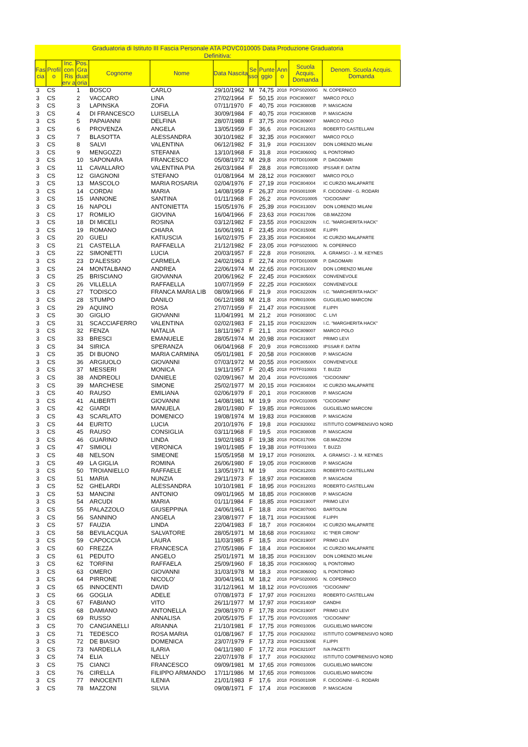Graduatoria di Istituto III Fascia Personale ATA POVC010005 Data Produzione Graduatoria
Definitiva:
| Fas cia | Profil o | Inc. con Ris erv a | Pos. Gra duat oria | Cognome | Nome | Data Nascita | Se sso | Punte ggio | Ann o | Scuola Acquis. Domanda | Denom. Scuola Acquis. Domanda |
| --- | --- | --- | --- | --- | --- | --- | --- | --- | --- | --- | --- |
| 3 | CS | | 1 | BOSCO | CARLO | 29/10/1962 | M | 74,75 | 2018 | POPS02000G | N. COPERNICO |
| 3 | CS | | 2 | VACCARO | LINA | 27/02/1964 | F | 50,15 | 2018 | POIC809007 | MARCO POLO |
| 3 | CS | | 3 | LAPINSKA | ZOFIA | 07/11/1970 | F | 40,75 | 2018 | POIC80800B | P. MASCAGNI |
| 3 | CS | | 4 | DI FRANCESCO | LUISELLA | 30/09/1984 | F | 40,75 | 2018 | POIC80800B | P. MASCAGNI |
| 3 | CS | | 5 | PAPAIANNI | DELFINA | 28/07/1988 | F | 37,75 | 2018 | POIC809007 | MARCO POLO |
| 3 | CS | | 6 | PROVENZA | ANGELA | 13/05/1959 | F | 36,6 | 2018 | POIC812003 | ROBERTO CASTELLANI |
| 3 | CS | | 7 | BLASOTTA | ALESSANDRA | 30/10/1982 | F | 32,35 | 2018 | POIC809007 | MARCO POLO |
| 3 | CS | | 8 | SALVI | VALENTINA | 06/12/1982 | F | 31,9 | 2018 | POIC81300V | DON LORENZO MILANI |
| 3 | CS | | 9 | MENGOZZI | STEFANIA | 13/10/1968 | F | 31,8 | 2018 | POIC80600Q | IL PONTORMO |
| 3 | CS | | 10 | SAPONARA | FRANCESCO | 05/08/1972 | M | 29,8 | 2018 | POTD01000R | P. DAGOMARI |
| 3 | CS | | 11 | CAVALLARO | VALENTINA PIA | 26/03/1984 | F | 28,8 | 2018 | PORC01000D | IPSSAR F. DATINI |
| 3 | CS | | 12 | GIAGNONI | STEFANO | 01/08/1964 | M | 28,12 | 2018 | POIC809007 | MARCO POLO |
| 3 | CS | | 13 | MASCOLO | MARIA ROSARIA | 02/04/1976 | F | 27,19 | 2018 | POIC804004 | IC CURZIO MALAPARTE |
| 3 | CS | | 14 | CORDAI | MARIA | 14/08/1959 | F | 26,37 | 2018 | POIS00100R | F. CICOGNINI - G. RODARI |
| 3 | CS | | 15 | IANNONE | SANTINA | 01/11/1968 | F | 26,2 | 2018 | POVC010005 | "CICOGNINI" |
| 3 | CS | | 16 | NAPOLI | ANTONIETTA | 15/05/1976 | F | 25,39 | 2018 | POIC81300V | DON LORENZO MILANI |
| 3 | CS | | 17 | ROMILIO | GIOVINA | 16/04/1966 | F | 23,63 | 2018 | POIC817006 | GB.MAZZONI |
| 3 | CS | | 18 | DI MICELI | ROSINA | 03/12/1982 | F | 23,55 | 2018 | POIC82200N | I.C. "MARGHERITA HACK" |
| 3 | CS | | 19 | ROMANO | CHIARA | 16/06/1991 | F | 23,45 | 2018 | POIC81500E | F.LIPPI |
| 3 | CS | | 20 | GUELI | KATIUSCIA | 16/02/1975 | F | 23,35 | 2018 | POIC804004 | IC CURZIO MALAPARTE |
| 3 | CS | | 21 | CASTELLA | RAFFAELLA | 21/12/1982 | F | 23,05 | 2018 | POPS02000G | N. COPERNICO |
| 3 | CS | | 22 | SIMONETTI | LUCIA | 20/03/1957 | F | 22,8 | 2018 | POIS00200L | A. GRAMSCI - J. M. KEYNES |
| 3 | CS | | 23 | D'ALESSIO | CARMELA | 24/02/1963 | F | 22,74 | 2018 | POTD01000R | P. DAGOMARI |
| 3 | CS | | 24 | MONTALBANO | ANDREA | 22/06/1974 | M | 22,65 | 2018 | POIC81300V | DON LORENZO MILANI |
| 3 | CS | | 25 | BRISCIANO | GIOVANNA | 20/06/1962 | F | 22,45 | 2018 | POIC80500X | CONVENEVOLE |
| 3 | CS | | 26 | VILLELLA | RAFFAELLA | 10/07/1959 | F | 22,25 | 2018 | POIC80500X | CONVENEVOLE |
| 3 | CS | | 27 | TODISCO | FRANCA MARIA LIB | 08/09/1966 | F | 21,9 | 2018 | POIC82200N | I.C. "MARGHERITA HACK" |
| 3 | CS | | 28 | STUMPO | DANILO | 06/12/1988 | M | 21,8 | 2018 | PORI010006 | GUGLIELMO MARCONI |
| 3 | CS | | 29 | AQUINO | ROSA | 27/07/1959 | F | 21,47 | 2018 | POIC81500E | F.LIPPI |
| 3 | CS | | 30 | GIGLIO | GIOVANNI | 11/04/1991 | M | 21,2 | 2018 | POIS00300C | C. LIVI |
| 3 | CS | | 31 | SCACCIAFERRO | VALENTINA | 02/02/1983 | F | 21,15 | 2018 | POIC82200N | I.C. "MARGHERITA HACK" |
| 3 | CS | | 32 | FENZA | NATALIA | 18/11/1967 | F | 21,1 | 2018 | POIC809007 | MARCO POLO |
| 3 | CS | | 33 | BRESCI | EMANUELE | 28/05/1974 | M | 20,98 | 2018 | POIC81900T | PRIMO LEVI |
| 3 | CS | | 34 | SIRICA | SPERANZA | 06/04/1968 | F | 20,9 | 2018 | PORC01000D | IPSSAR F. DATINI |
| 3 | CS | | 35 | DI BUONO | MARIA CARMINA | 05/01/1981 | F | 20,58 | 2018 | POIC80800B | P. MASCAGNI |
| 3 | CS | | 36 | ARGIUOLO | GIOVANNI | 07/03/1972 | M | 20,55 | 2018 | POIC80500X | CONVENEVOLE |
| 3 | CS | | 37 | MESSERI | MONICA | 19/11/1957 | F | 20,45 | 2018 | POTF010003 | T. BUZZI |
| 3 | CS | | 38 | ANDREOLI | DANIELE | 02/09/1967 | M | 20,4 | 2018 | POVC010005 | "CICOGNINI" |
| 3 | CS | | 39 | MARCHESE | SIMONE | 25/02/1977 | M | 20,15 | 2018 | POIC804004 | IC CURZIO MALAPARTE |
| 3 | CS | | 40 | RAUSO | EMILIANA | 02/06/1979 | F | 20,1 | 2018 | POIC80800B | P. MASCAGNI |
| 3 | CS | | 41 | ALIBERTI | GIOVANNI | 14/08/1981 | M | 19,9 | 2018 | POVC010005 | "CICOGNINI" |
| 3 | CS | | 42 | GIARDI | MANUELA | 28/01/1980 | F | 19,85 | 2018 | PORI010006 | GUGLIELMO MARCONI |
| 3 | CS | | 43 | SCARLATO | DOMENICO | 19/08/1974 | M | 19,83 | 2018 | POIC80800B | P. MASCAGNI |
| 3 | CS | | 44 | EURITO | LUCIA | 20/10/1976 | F | 19,8 | 2018 | POIC820002 | ISTITUTO COMPRENSIVO NORD |
| 3 | CS | | 45 | RAUSO | CONSIGLIA | 03/11/1968 | F | 19,5 | 2018 | POIC80800B | P. MASCAGNI |
| 3 | CS | | 46 | GUARINO | LINDA | 19/02/1983 | F | 19,38 | 2018 | POIC817006 | GB.MAZZONI |
| 3 | CS | | 47 | SIMIOLI | VERONICA | 19/01/1985 | F | 19,38 | 2018 | POTF010003 | T. BUZZI |
| 3 | CS | | 48 | NELSON | SIMEONE | 15/05/1958 | M | 19,17 | 2018 | POIS00200L | A. GRAMSCI - J. M. KEYNES |
| 3 | CS | | 49 | LA GIGLIA | ROMINA | 26/06/1980 | F | 19,05 | 2018 | POIC80800B | P. MASCAGNI |
| 3 | CS | | 50 | TROIANIELLO | RAFFAELE | 13/05/1971 | M | 19 | 2018 | POIC812003 | ROBERTO CASTELLANI |
| 3 | CS | | 51 | MARIA | NUNZIA | 29/11/1973 | F | 18,97 | 2018 | POIC80800B | P. MASCAGNI |
| 3 | CS | | 52 | GHELARDI | ALESSANDRA | 10/10/1981 | F | 18,95 | 2018 | POIC812003 | ROBERTO CASTELLANI |
| 3 | CS | | 53 | MANCINI | ANTONIO | 09/01/1965 | M | 18,85 | 2018 | POIC80800B | P. MASCAGNI |
| 3 | CS | | 54 | ARCUDI | MARIA | 01/11/1984 | F | 18,85 | 2018 | POIC81900T | PRIMO LEVI |
| 3 | CS | | 55 | PALAZZOLO | GIUSEPPINA | 24/06/1961 | F | 18,8 | 2018 | POIC80700G | BARTOLINI |
| 3 | CS | | 56 | SANNINO | ANGELA | 23/08/1977 | F | 18,71 | 2018 | POIC81500E | F.LIPPI |
| 3 | CS | | 57 | FAUZIA | LINDA | 22/04/1983 | F | 18,7 | 2018 | POIC804004 | IC CURZIO MALAPARTE |
| 3 | CS | | 58 | BEVILACQUA | SALVATORE | 28/05/1971 | M | 18,68 | 2018 | POIC818002 | IC "PIER CIRONI" |
| 3 | CS | | 59 | CAPOCCIA | LAURA | 11/03/1985 | F | 18,5 | 2018 | POIC81900T | PRIMO LEVI |
| 3 | CS | | 60 | FREZZA | FRANCESCA | 27/05/1986 | F | 18,4 | 2018 | POIC804004 | IC CURZIO MALAPARTE |
| 3 | CS | | 61 | PEDUTO | ANGELO | 25/01/1971 | M | 18,35 | 2018 | POIC81300V | DON LORENZO MILANI |
| 3 | CS | | 62 | TORFINI | RAFFAELA | 25/09/1960 | F | 18,35 | 2018 | POIC80600Q | IL PONTORMO |
| 3 | CS | | 63 | OMERO | GIOVANNI | 31/03/1978 | M | 18,3 | 2018 | POIC80600Q | IL PONTORMO |
| 3 | CS | | 64 | PIRRONE | NICOLO' | 30/04/1961 | M | 18,2 | 2018 | POPS02000G | N. COPERNICO |
| 3 | CS | | 65 | INNOCENTI | DAVID | 31/12/1961 | M | 18,12 | 2018 | POVC010005 | "CICOGNINI" |
| 3 | CS | | 66 | GOGLIA | ADELE | 07/08/1973 | F | 17,97 | 2018 | POIC812003 | ROBERTO CASTELLANI |
| 3 | CS | | 67 | FABIANO | VITO | 26/11/1977 | M | 17,97 | 2018 | POIC81400P | GANDHI |
| 3 | CS | | 68 | DAMIANO | ANTONELLA | 29/08/1970 | F | 17,78 | 2018 | POIC81900T | PRIMO LEVI |
| 3 | CS | | 69 | RUSSO | ANNALISA | 20/05/1975 | F | 17,75 | 2018 | POVC010005 | "CICOGNINI" |
| 3 | CS | | 70 | CANGIANELLI | ARIANNA | 21/10/1981 | F | 17,75 | 2018 | PORI010006 | GUGLIELMO MARCONI |
| 3 | CS | | 71 | TEDESCO | ROSA MARIA | 01/08/1967 | F | 17,75 | 2018 | POIC820002 | ISTITUTO COMPRENSIVO NORD |
| 3 | CS | | 72 | DE BIASIO | DOMENICA | 23/07/1979 | F | 17,73 | 2018 | POIC81500E | F.LIPPI |
| 3 | CS | | 73 | NARDELLA | ILARIA | 04/11/1980 | F | 17,72 | 2018 | POIC82100T | IVA PACETTI |
| 3 | CS | | 74 | ELIA | NELLY | 22/07/1978 | F | 17,7 | 2018 | POIC820002 | ISTITUTO COMPRENSIVO NORD |
| 3 | CS | | 75 | CIANCI | FRANCESCO | 09/09/1981 | M | 17,65 | 2018 | PORI010006 | GUGLIELMO MARCONI |
| 3 | CS | | 76 | CIRELLA | FILIPPO ARMANDO | 17/11/1986 | M | 17,65 | 2018 | PORI010006 | GUGLIELMO MARCONI |
| 3 | CS | | 77 | INNOCENTI | ILENIA | 21/01/1983 | F | 17,6 | 2018 | POIS00100R | F. CICOGNINI - G. RODARI |
| 3 | CS | | 78 | MAZZONI | SILVIA | 09/08/1971 | F | 17,4 | 2018 | POIC80800B | P. MASCAGNI |